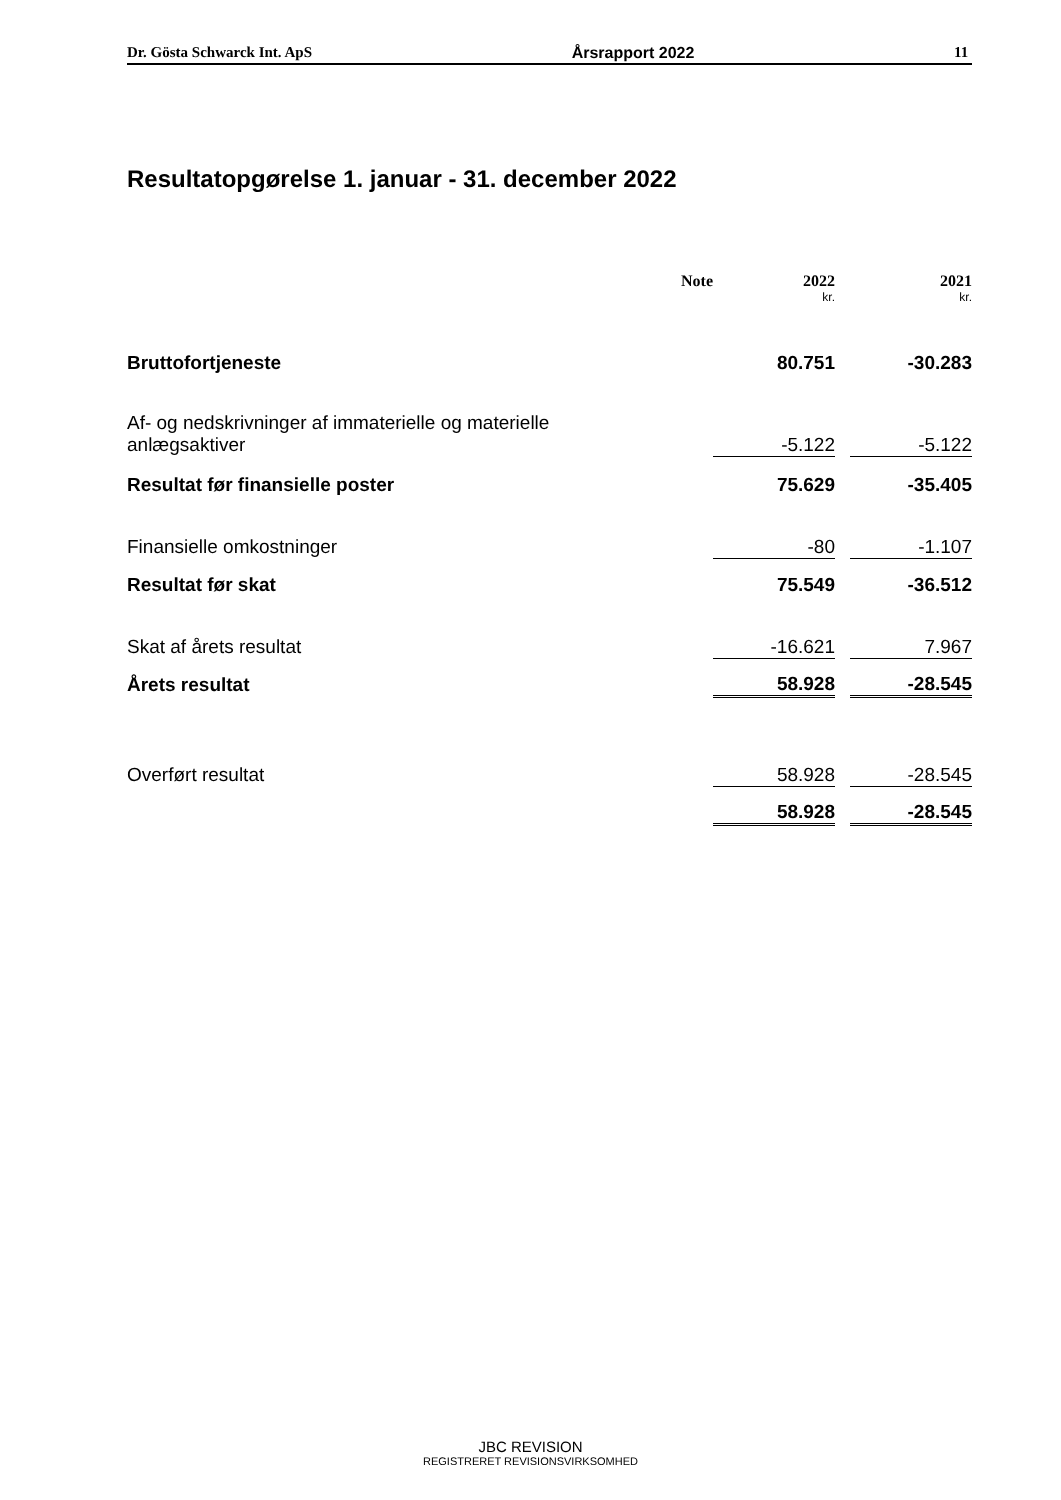Dr. Gösta Schwarck Int. ApS Årsrapport 2022 11
Resultatopgørelse 1. januar - 31. december 2022
| | Note | | 2022 | | 2021 |
| --- | --- | --- | --- | --- | --- |
| | | | kr. | | kr. |
| Bruttofortjeneste | | | 80.751 | | -30.283 |
| Af- og nedskrivninger af immaterielle og materielle anlægsaktiver | | | -5.122 | | -5.122 |
| Resultat før finansielle poster | | | 75.629 | | -35.405 |
| Finansielle omkostninger | | | -80 | | -1.107 |
| Resultat før skat | | | 75.549 | | -36.512 |
| Skat af årets resultat | | | -16.621 | | 7.967 |
| Årets resultat | | | 58.928 | | -28.545 |
| Overført resultat | | | 58.928 | | -28.545 |
| | | | 58.928 | | -28.545 |
JBC REVISION
REGISTRERET REVISIONSVIRKSOMHED